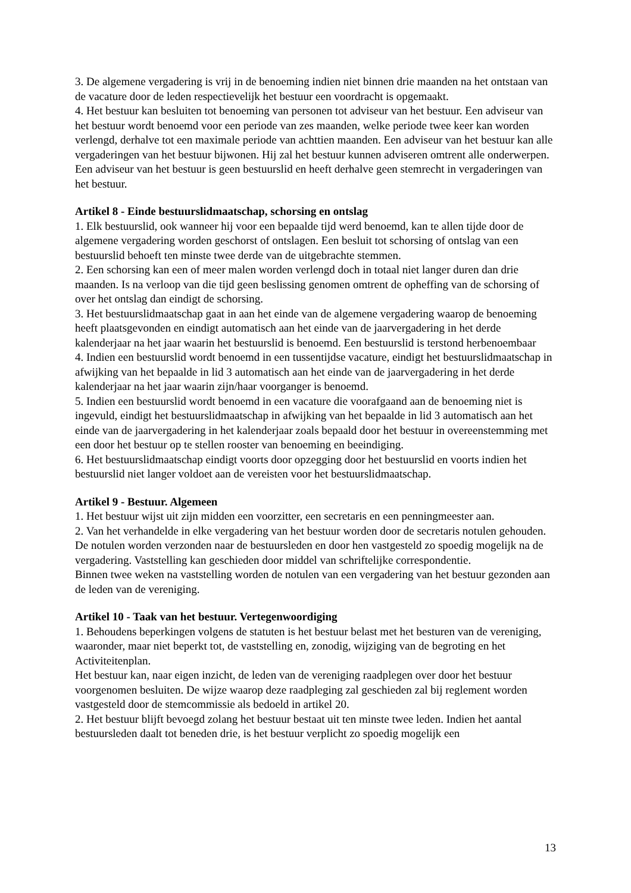3. De algemene vergadering is vrij in de benoeming indien niet binnen drie maanden na het ontstaan van de vacature door de leden respectievelijk het bestuur een voordracht is opgemaakt.
4. Het bestuur kan besluiten tot benoeming van personen tot adviseur van het bestuur. Een adviseur van het bestuur wordt benoemd voor een periode van zes maanden, welke periode twee keer kan worden verlengd, derhalve tot een maximale periode van achttien maanden. Een adviseur van het bestuur kan alle vergaderingen van het bestuur bijwonen. Hij zal het bestuur kunnen adviseren omtrent alle onderwerpen. Een adviseur van het bestuur is geen bestuurslid en heeft derhalve geen stemrecht in vergaderingen van het bestuur.
Artikel 8 - Einde bestuurslidmaatschap, schorsing en ontslag
1. Elk bestuurslid, ook wanneer hij voor een bepaalde tijd werd benoemd, kan te allen tijde door de algemene vergadering worden geschorst of ontslagen. Een besluit tot schorsing of ontslag van een bestuurslid behoeft ten minste twee derde van de uitgebrachte stemmen.
2. Een schorsing kan een of meer malen worden verlengd doch in totaal niet langer duren dan drie maanden. Is na verloop van die tijd geen beslissing genomen omtrent de opheffing van de schorsing of over het ontslag dan eindigt de schorsing.
3. Het bestuurslidmaatschap gaat in aan het einde van de algemene vergadering waarop de benoeming heeft plaatsgevonden en eindigt automatisch aan het einde van de jaarvergadering in het derde kalenderjaar na het jaar waarin het bestuurslid is benoemd. Een bestuurslid is terstond herbenoembaar
4. Indien een bestuurslid wordt benoemd in een tussentijdse vacature, eindigt het bestuurslidmaatschap in afwijking van het bepaalde in lid 3 automatisch aan het einde van de jaarvergadering in het derde kalenderjaar na het jaar waarin zijn/haar voorganger is benoemd.
5. Indien een bestuurslid wordt benoemd in een vacature die voorafgaand aan de benoeming niet is ingevuld, eindigt het bestuurslidmaatschap in afwijking van het bepaalde in lid 3 automatisch aan het einde van de jaarvergadering in het kalenderjaar zoals bepaald door het bestuur in overeenstemming met een door het bestuur op te stellen rooster van benoeming en beeindiging.
6. Het bestuurslidmaatschap eindigt voorts door opzegging door het bestuurslid en voorts indien het bestuurslid niet langer voldoet aan de vereisten voor het bestuurslidmaatschap.
Artikel 9 - Bestuur. Algemeen
1. Het bestuur wijst uit zijn midden een voorzitter, een secretaris en een penningmeester aan.
2. Van het verhandelde in elke vergadering van het bestuur worden door de secretaris notulen gehouden. De notulen worden verzonden naar de bestuursleden en door hen vastgesteld zo spoedig mogelijk na de vergadering. Vaststelling kan geschieden door middel van schriftelijke correspondentie.
Binnen twee weken na vaststelling worden de notulen van een vergadering van het bestuur gezonden aan de leden van de vereniging.
Artikel 10 - Taak van het bestuur. Vertegenwoordiging
1. Behoudens beperkingen volgens de statuten is het bestuur belast met het besturen van de vereniging, waaronder, maar niet beperkt tot, de vaststelling en, zonodig, wijziging van de begroting en het Activiteitenplan.
Het bestuur kan, naar eigen inzicht, de leden van de vereniging raadplegen over door het bestuur voorgenomen besluiten. De wijze waarop deze raadpleging zal geschieden zal bij reglement worden vastgesteld door de stemcommissie als bedoeld in artikel 20.
2. Het bestuur blijft bevoegd zolang het bestuur bestaat uit ten minste twee leden. Indien het aantal bestuursleden daalt tot beneden drie, is het bestuur verplicht zo spoedig mogelijk een
13